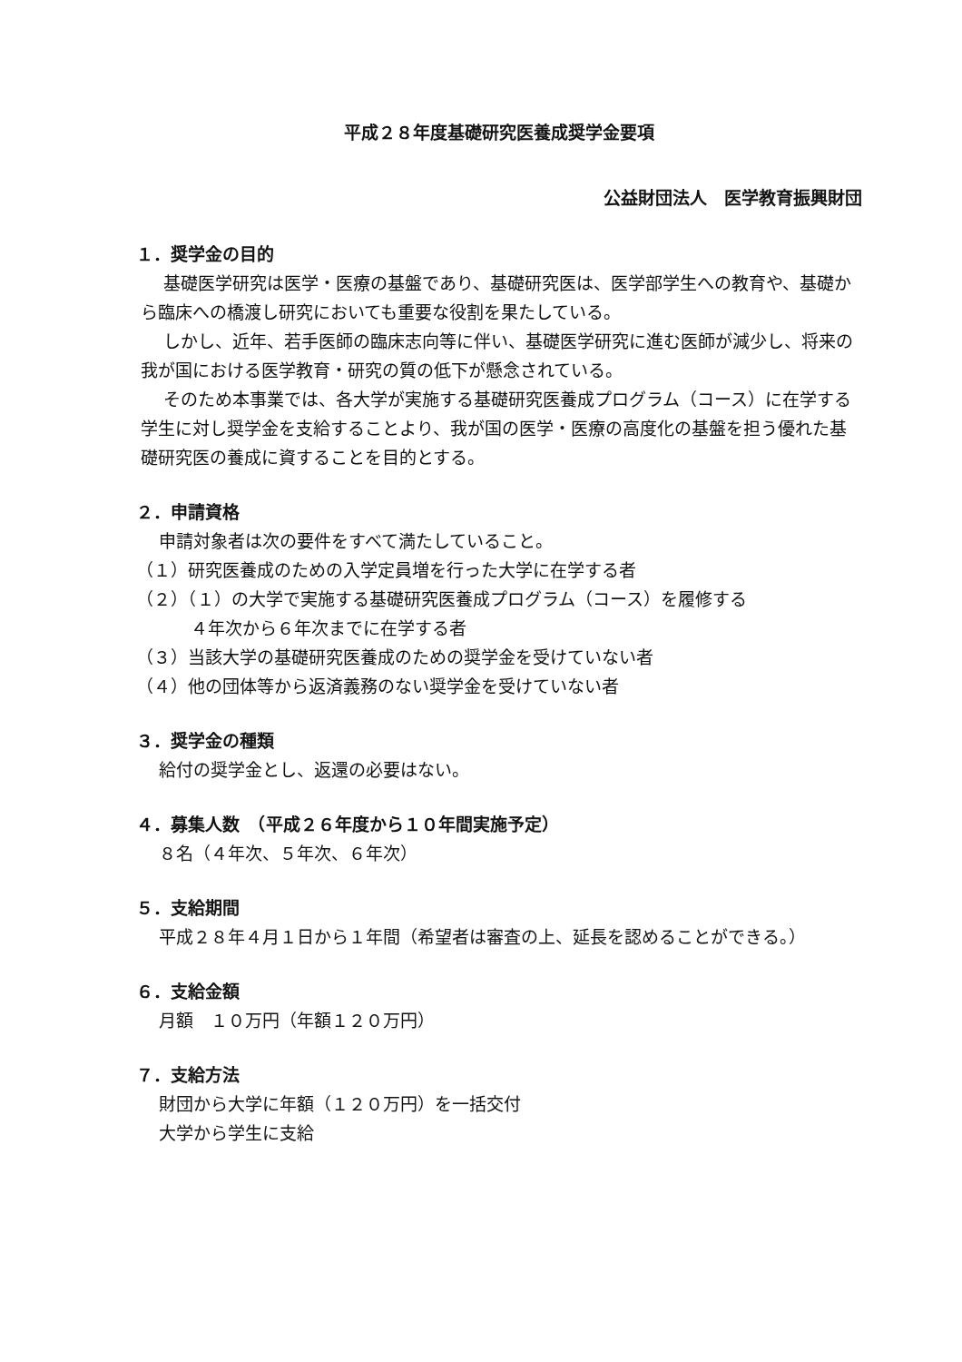平成２８年度基礎研究医養成奨学金要項
公益財団法人　医学教育振興財団
１．奨学金の目的
基礎医学研究は医学・医療の基盤であり、基礎研究医は、医学部学生への教育や、基礎から臨床への橋渡し研究においても重要な役割を果たしている。
しかし、近年、若手医師の臨床志向等に伴い、基礎医学研究に進む医師が減少し、将来の我が国における医学教育・研究の質の低下が懸念されている。
そのため本事業では、各大学が実施する基礎研究医養成プログラム（コース）に在学する学生に対し奨学金を支給することより、我が国の医学・医療の高度化の基盤を担う優れた基礎研究医の養成に資することを目的とする。
２．申請資格
申請対象者は次の要件をすべて満たしていること。
（１）研究医養成のための入学定員増を行った大学に在学する者
（２）（１）の大学で実施する基礎研究医養成プログラム（コース）を履修する
４年次から６年次までに在学する者
（３）当該大学の基礎研究医養成のための奨学金を受けていない者
（４）他の団体等から返済義務のない奨学金を受けていない者
３．奨学金の種類
給付の奨学金とし、返還の必要はない。
４．募集人数　（平成２６年度から１０年間実施予定）
８名（４年次、５年次、６年次）
５．支給期間
平成２８年４月１日から１年間（希望者は審査の上、延長を認めることができる。）
６．支給金額
月額　１０万円（年額１２０万円）
７．支給方法
財団から大学に年額（１２０万円）を一括交付
大学から学生に支給